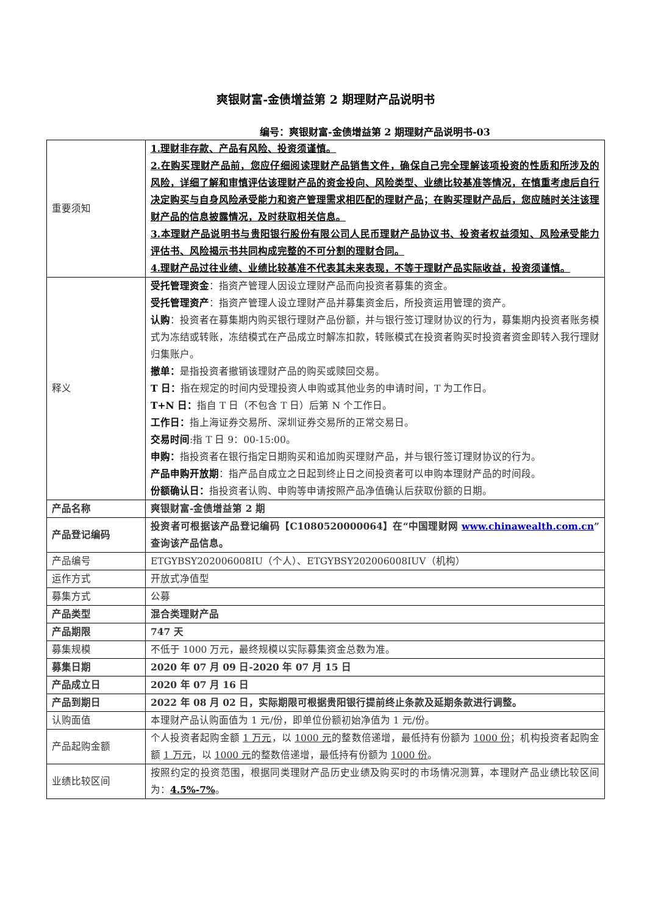爽银财富-金债增益第 2 期理财产品说明书
编号：爽银财富-金债增益第 2 期理财产品说明书-03
| 重要须知 | 1.理财非存款、产品有风险、投资须谨慎。 2.在购买理财产品前，您应仔细阅读理财产品销售文件，确保自己完全理解该项投资的性质和所涉及的风险，详细了解和审慎评估该理财产品的资金投向、风险类型、业绩比较基准等情况，在慎重考虑后自行决定购买与自身风险承受能力和资产管理需求相匹配的理财产品；在购买理财产品后，您应随时关注该理财产品的信息披露情况，及时获取相关信息。 3.本理财产品说明书与贵阳银行股份有限公司人民币理财产品协议书、投资者权益须知、风险承受能力评估书、风险揭示书共同构成完整的不可分割的理财合同。 4.理财产品过往业绩、业绩比较基准不代表其未来表现，不等于理财产品实际收益，投资须谨慎。 |
| 释义 | 受托管理资金 ：指资产管理人因设立理财产品而向投资者募集的资金。 受托管理资产 ：指资产管理人设立理财产品并募集资金后，所投资运用管理的资产。 认购 ：投资者在募集期内购买银行理财产品份额，并与银行签订理财协议的行为，募集期内投资者账务模式为冻结或转账，冻结模式在产品成立时解冻扣款，转账模式在投资者购买时投资者资金即转入我行理财归集账户。 撤单： 是指投资者撤销该理财产品的购买或赎回交易。 T 日： 指在规定的时间内受理投资人申购或其他业务的申请时间，T 为工作日。 T+N 日： 指自 T 日（不包含 T 日）后第 N 个工作日。 工作日： 指上海证券交易所、深圳证券交易所的正常交易日。 交易时间 :指 T 日 9：00-15:00。 申购： 指投资者在银行指定日期购买和追加购买理财产品，并与银行签订理财协议的行为。 产品申购开放期 ：指产品自成立之日起到终止日之间投资者可以申购本理财产品的时间段。 份额确认日： 指投资者认购、申购等申请按照产品净值确认后获取份额的日期。 |
| 产品名称 | 爽银财富-金债增益第 2 期 |
| 产品登记编码 | 投资者可根据该产品登记编码【C1080520000064】在“中国理财网 www.chinawealth.com.cn ”查询该产品信息。 |
| 产品编号 | ETGYBSY202006008IU（个人）、ETGYBSY202006008IUV（机构） |
| 运作方式 | 开放式净值型 |
| 募集方式 | 公募 |
| 产品类型 | 混合类理财产品 |
| 产品期限 | 747 天 |
| 募集规模 | 不低于 1000 万元，最终规模以实际募集资金总数为准。 |
| 募集日期 | 2020 年 07 月 09 日-2020 年 07 月 15 日 |
| 产品成立日 | 2020 年 07 月 16 日 |
| 产品到期日 | 2022 年 08 月 02 日，实际期限可根据贵阳银行提前终止条款及延期条款进行调整。 |
| 认购面值 | 本理财产品认购面值为 1 元/份，即单位份额初始净值为 1 元/份。 |
| 产品起购金额 | 个人投资者起购金额 1 万元 ，以 1000 元 的整数倍递增，最低持有份额为 1000 份 ；机构投资者起购金额 1 万元 ，以 1000 元 的整数倍递增，最低持有份额为 1000 份 。 |
| 业绩比较区间 | 按照约定的投资范围，根据同类理财产品历史业绩及购买时的市场情况测算，本理财产品业绩比较区间为： 4.5%-7% 。 |